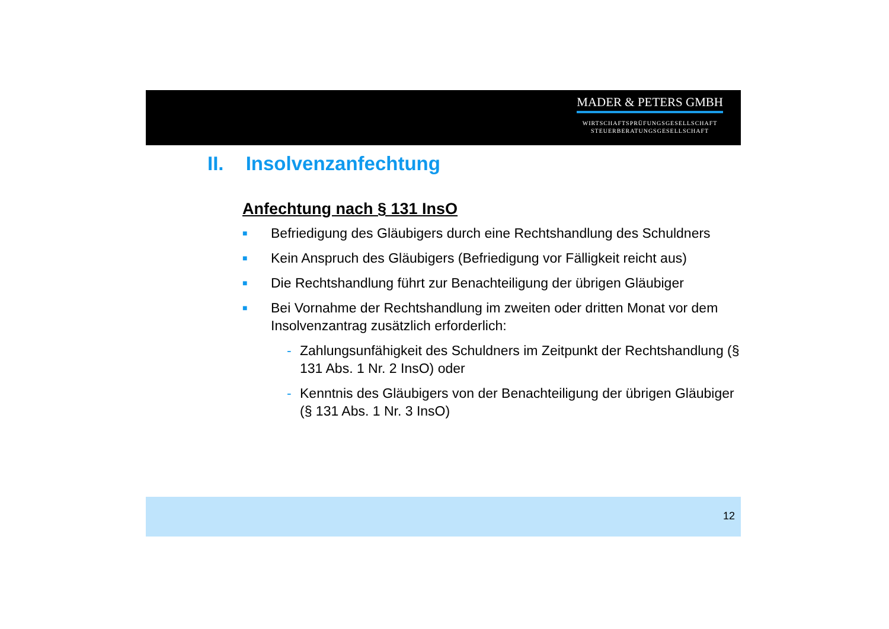MADER & PETERS GMBH
WIRTSCHAFTSPRÜFUNGSGESELLSCHAFT
STEUERBERATUNGSGESELLSCHAFT
II. Insolvenzanfechtung
Anfechtung nach § 131 InsO
■ Befriedigung des Gläubigers durch eine Rechtshandlung des Schuldners
■ Kein Anspruch des Gläubigers (Befriedigung vor Fälligkeit reicht aus)
■ Die Rechtshandlung führt zur Benachteiligung der übrigen Gläubiger
■ Bei Vornahme der Rechtshandlung im zweiten oder dritten Monat vor dem Insolvenzantrag zusätzlich erforderlich:
- Zahlungsunfähigkeit des Schuldners im Zeitpunkt der Rechtshandlung (§ 131 Abs. 1 Nr. 2 InsO) oder
- Kenntnis des Gläubigers von der Benachteiligung der übrigen Gläubiger (§ 131 Abs. 1 Nr. 3 InsO)
12